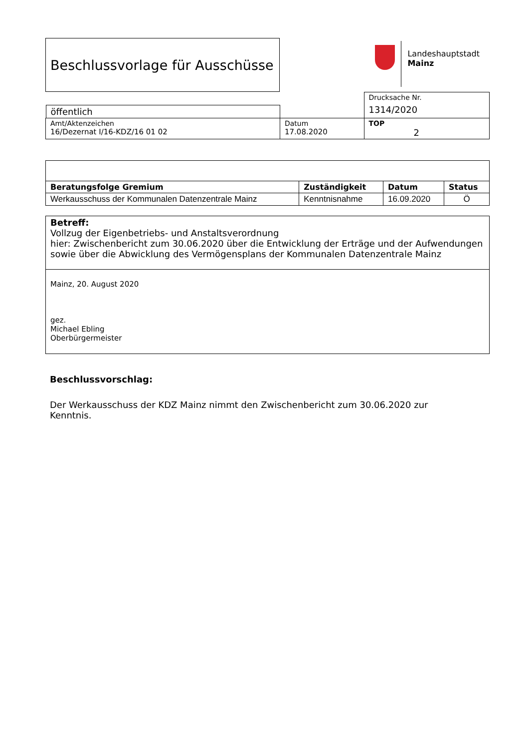Beschlussvorlage für Ausschüsse
Landeshauptstadt
Mainz
| öffentlich | | Drucksache Nr. 1314/2020 |
| Amt/Aktenzeichen 16/Dezernat I/16-KDZ/16 01 02 | Datum 17.08.2020 | TOP 2 |
| Beratungsfolge Gremium | Zuständigkeit | Datum | Status |
| --- | --- | --- | --- |
| Werkausschuss der Kommunalen Datenzentrale Mainz | Kenntnisnahme | 16.09.2020 | Ö |
| Betreff: Vollzug der Eigenbetriebs- und Anstaltsverordnung hier: Zwischenbericht zum 30.06.2020 über die Entwicklung der Erträge und der Aufwendungen sowie über die Abwicklung des Vermögensplans der Kommunalen Datenzentrale Mainz |
| Mainz, 20. August 2020 gez. Michael Ebling Oberbürgermeister |
Beschlussvorschlag:
Der Werkausschuss der KDZ Mainz nimmt den Zwischenbericht zum 30.06.2020 zur Kenntnis.